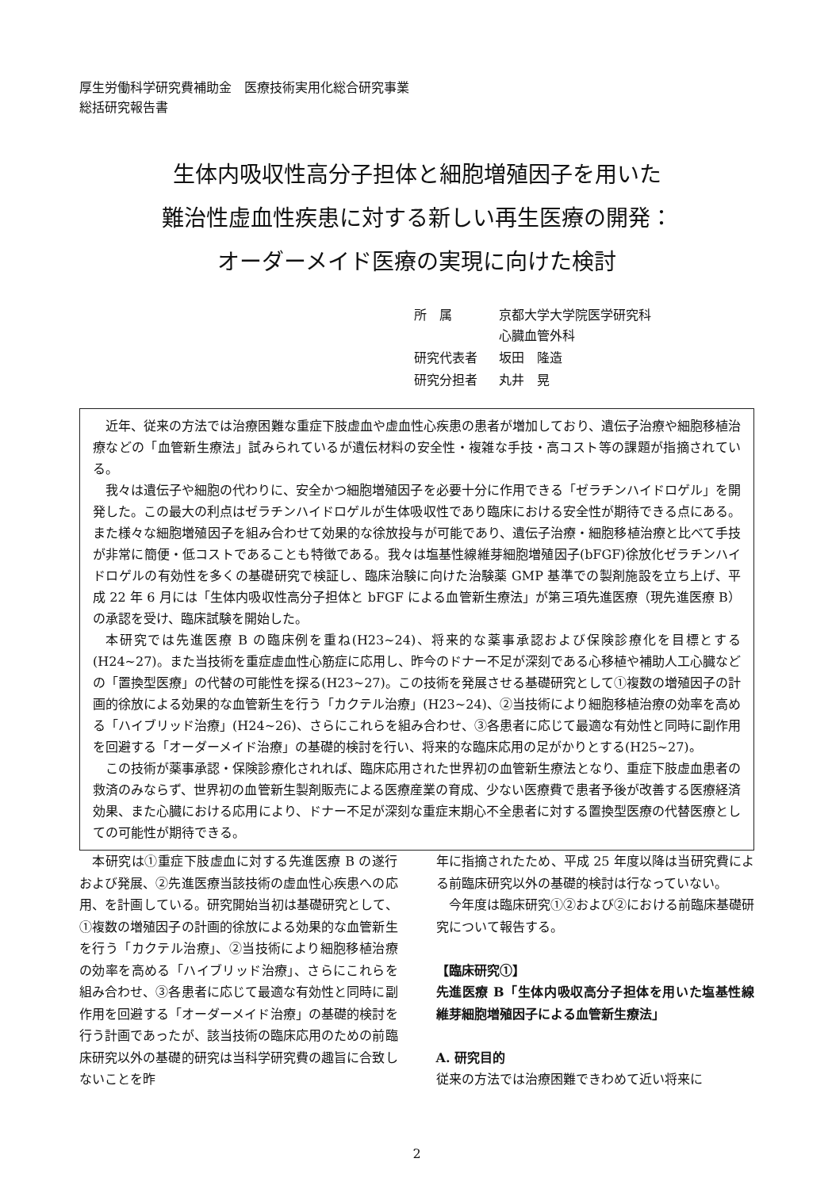厚生労働科学研究費補助金　医療技術実用化総合研究事業
総括研究報告書
生体内吸収性高分子担体と細胞増殖因子を用いた
難治性虚血性疾患に対する新しい再生医療の開発：
オーダーメイド医療の実現に向けた検討
| 所 属 | 京都大学大学院医学研究科 心臓血管外科 |
| 研究代表者 | 坂田 隆造 |
| 研究分担者 | 丸井 晃 |
近年、従来の方法では治療困難な重症下肢虚血や虚血性心疾患の患者が増加しており、遺伝子治療や細胞移植治療などの「血管新生療法」試みられているが遺伝材料の安全性・複雑な手技・高コスト等の課題が指摘されている。
我々は遺伝子や細胞の代わりに、安全かつ細胞増殖因子を必要十分に作用できる「ゼラチンハイドロゲル」を開発した。この最大の利点はゼラチンハイドロゲルが生体吸収性であり臨床における安全性が期待できる点にある。また様々な細胞増殖因子を組み合わせて効果的な徐放投与が可能であり、遺伝子治療・細胞移植治療と比べて手技が非常に簡便・低コストであることも特徴である。我々は塩基性線維芽細胞増殖因子(bFGF)徐放化ゼラチンハイドロゲルの有効性を多くの基礎研究で検証し、臨床治験に向けた治験薬 GMP 基準での製剤施設を立ち上げ、平成 22 年 6 月には「生体内吸収性高分子担体と bFGF による血管新生療法」が第三項先進医療（現先進医療 B）の承認を受け、臨床試験を開始した。
本研究では先進医療 B の臨床例を重ね(H23~24)、将来的な薬事承認および保険診療化を目標とする(H24~27)。また当技術を重症虚血性心筋症に応用し、昨今のドナー不足が深刻である心移植や補助人工心臓などの「置換型医療」の代替の可能性を探る(H23~27)。この技術を発展させる基礎研究として①複数の増殖因子の計画的徐放による効果的な血管新生を行う「カクテル治療」(H23~24)、②当技術により細胞移植治療の効率を高める「ハイブリッド治療」(H24~26)、さらにこれらを組み合わせ、③各患者に応じて最適な有効性と同時に副作用を回避する「オーダーメイド治療」の基礎的検討を行い、将来的な臨床応用の足がかりとする(H25~27)。
この技術が薬事承認・保険診療化されれば、臨床応用された世界初の血管新生療法となり、重症下肢虚血患者の救済のみならず、世界初の血管新生製剤販売による医療産業の育成、少ない医療費で患者予後が改善する医療経済効果、また心臓における応用により、ドナー不足が深刻な重症末期心不全患者に対する置換型医療の代替医療としての可能性が期待できる。
本研究は①重症下肢虚血に対する先進医療 B の遂行および発展、②先進医療当該技術の虚血性心疾患への応用、を計画している。研究開始当初は基礎研究として、①複数の増殖因子の計画的徐放による効果的な血管新生を行う「カクテル治療」、②当技術により細胞移植治療の効率を高める「ハイブリッド治療」、さらにこれらを組み合わせ、③各患者に応じて最適な有効性と同時に副作用を回避する「オーダーメイド治療」の基礎的検討を行う計画であったが、該当技術の臨床応用のための前臨床研究以外の基礎的研究は当科学研究費の趣旨に合致しないことを昨
年に指摘されたため、平成 25 年度以降は当研究費による前臨床研究以外の基礎的検討は行なっていない。
今年度は臨床研究①②および②における前臨床基礎研究について報告する。
【臨床研究①】
先進医療 B「生体内吸収高分子担体を用いた塩基性線維芽細胞増殖因子による血管新生療法」
A. 研究目的
従来の方法では治療困難できわめて近い将来に
2